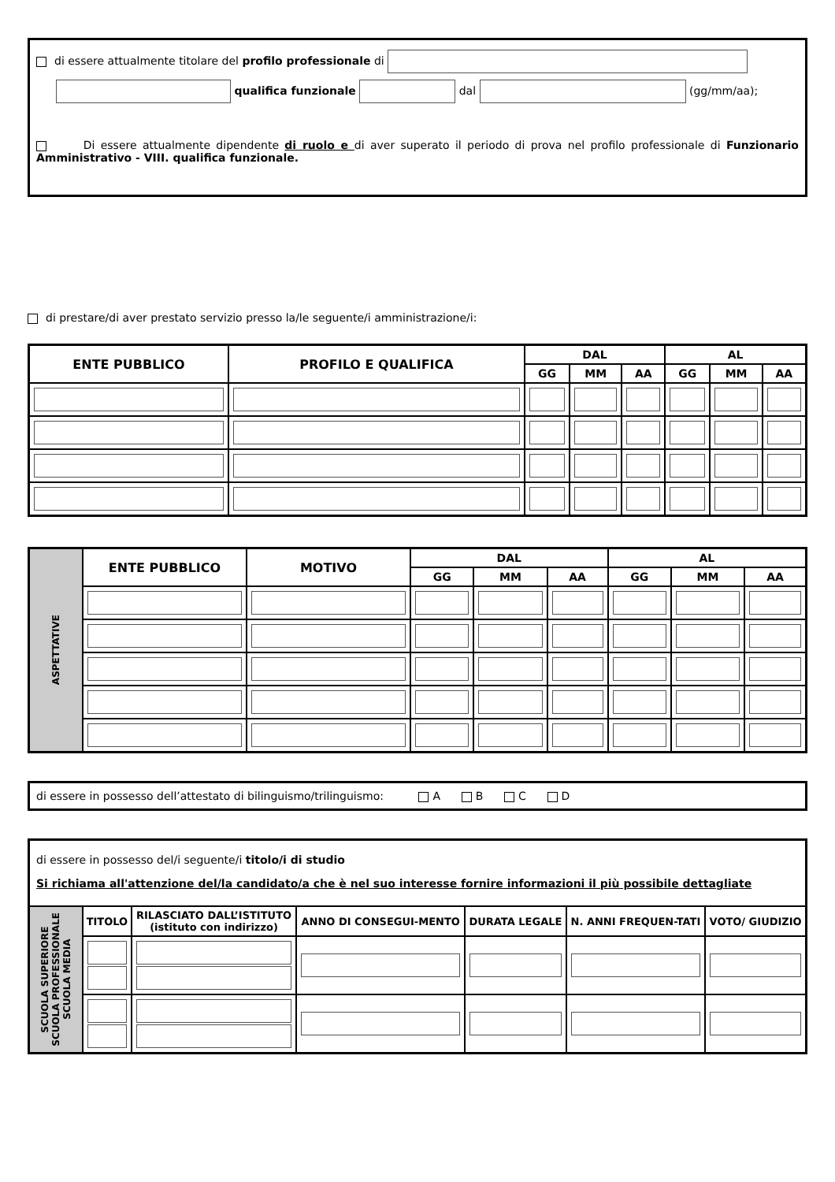di essere attualmente titolare del profilo professionale di
qualifica funzionale dal (gg/mm/aa);
Di essere attualmente dipendente di ruolo e di aver superato il periodo di prova nel profilo professionale di Funzionario Amministrativo - VIII. qualifica funzionale.
di prestare/di aver prestato servizio presso la/le seguente/i amministrazione/i:
| ENTE PUBBLICO | PROFILO E QUALIFICA | DAL | | | AL | | |
| --- | --- | --- | --- | --- | --- | --- | --- |
| | | GG | MM | AA | GG | MM | AA |
| ASPETTATIVE | ENTE PUBBLICO | MOTIVO | DAL | | | AL | | |
| | | | GG | MM | AA | GG | MM | AA |
di essere in possesso dell’attestato di bilinguismo/trilinguismo: A B C D
di essere in possesso del/i seguente/i titolo/i di studio
Si richiama all'attenzione del/la candidato/a che è nel suo interesse fornire informazioni il più possibile dettagliate
| SCUOLA SUPERIORE SCUOLA PROFESSIONALE SCUOLA MEDIA | TITOLO | RILASCIATO DALL’ISTITUTO (istituto con indirizzo) | ANNO DI CONSEGUI-MENTO | DURATA LEGALE | N. ANNI FREQUEN-TATI | VOTO/ GIUDIZIO |